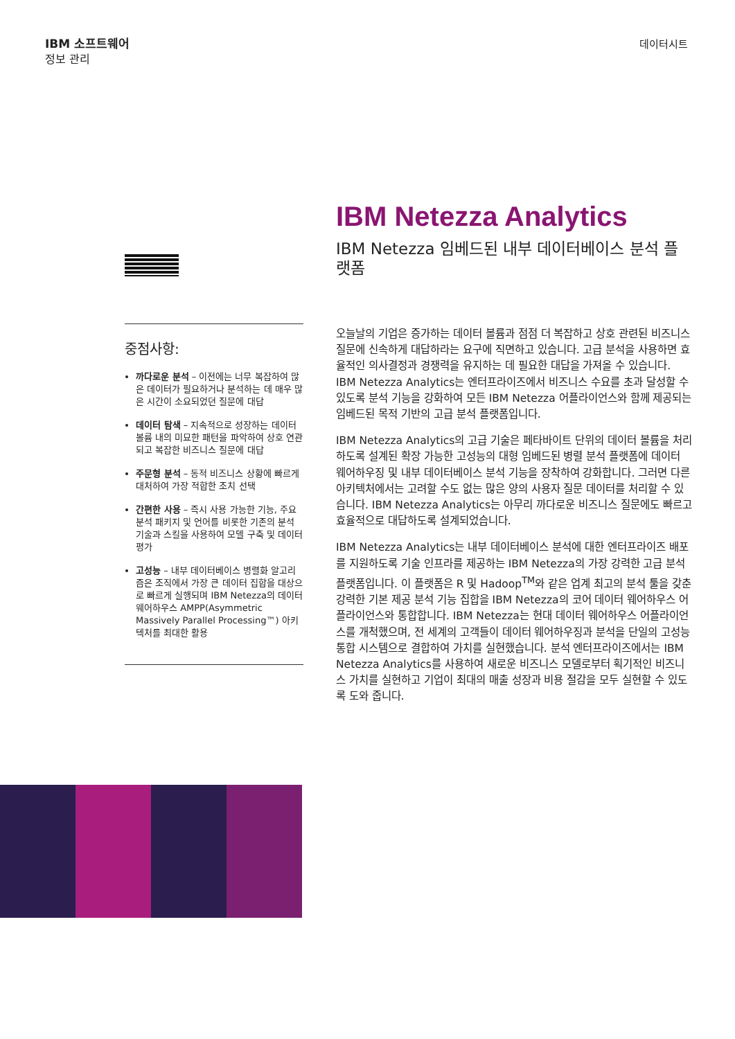IBM 소프트웨어
정보 관리
데이터시트
IBM Netezza Analytics
IBM Netezza 임베드된 내부 데이터베이스 분석 플랫폼
오늘날의 기업은 증가하는 데이터 볼륨과 점점 더 복잡하고 상호 관련된 비즈니스 질문에 신속하게 대답하라는 요구에 직면하고 있습니다. 고급 분석을 사용하면 효율적인 의사결정과 경쟁력을 유지하는 데 필요한 대답을 가져올 수 있습니다. IBM Netezza Analytics는 엔터프라이즈에서 비즈니스 수요를 초과 달성할 수 있도록 분석 기능을 강화하여 모든 IBM Netezza 어플라이언스와 함께 제공되는 임베드된 목적 기반의 고급 분석 플랫폼입니다.
IBM Netezza Analytics의 고급 기술은 페타바이트 단위의 데이터 볼륨을 처리하도록 설계된 확장 가능한 고성능의 대형 임베드된 병렬 분석 플랫폼에 데이터 웨어하우징 및 내부 데이터베이스 분석 기능을 장착하여 강화합니다. 그러면 다른 아키텍처에서는 고려할 수도 없는 많은 양의 사용자 질문 데이터를 처리할 수 있습니다. IBM Netezza Analytics는 아무리 까다로운 비즈니스 질문에도 빠르고 효율적으로 대답하도록 설계되었습니다.
IBM Netezza Analytics는 내부 데이터베이스 분석에 대한 엔터프라이즈 배포를 지원하도록 기술 인프라를 제공하는 IBM Netezza의 가장 강력한 고급 분석 플랫폼입니다. 이 플랫폼은 R 및 Hadoop<sup>TM</sup>와 같은 업계 최고의 분석 툴을 갖춘 강력한 기본 제공 분석 기능 집합을 IBM Netezza의 코어 데이터 웨어하우스 어플라이언스와 통합합니다. IBM Netezza는 현대 데이터 웨어하우스 어플라이언스를 개척했으며, 전 세계의 고객들이 데이터 웨어하우징과 분석을 단일의 고성능 통합 시스템으로 결합하여 가치를 실현했습니다. 분석 엔터프라이즈에서는 IBM Netezza Analytics를 사용하여 새로운 비즈니스 모델로부터 획기적인 비즈니스 가치를 실현하고 기업이 최대의 매출 성장과 비용 절감을 모두 실현할 수 있도록 도와 줍니다.
중점사항:
까다로운 분석 – 이전에는 너무 복잡하여 많은 데이터가 필요하거나 분석하는 데 매우 많은 시간이 소요되었던 질문에 대답
데이터 탐색 – 지속적으로 성장하는 데이터 볼륨 내의 미묘한 패턴을 파악하여 상호 연관되고 복잡한 비즈니스 질문에 대답
주문형 분석 – 동적 비즈니스 상황에 빠르게 대처하여 가장 적합한 조치 선택
간편한 사용 – 즉시 사용 가능한 기능, 주요 분석 패키지 및 언어를 비롯한 기존의 분석 기술과 스킬을 사용하여 모델 구축 및 데이터 평가
고성능 – 내부 데이터베이스 병렬화 알고리즘은 조직에서 가장 큰 데이터 집합을 대상으로 빠르게 실행되며 IBM Netezza의 데이터 웨어하우스 AMPP(Asymmetric Massively Parallel Processing™) 아키텍처를 최대한 활용